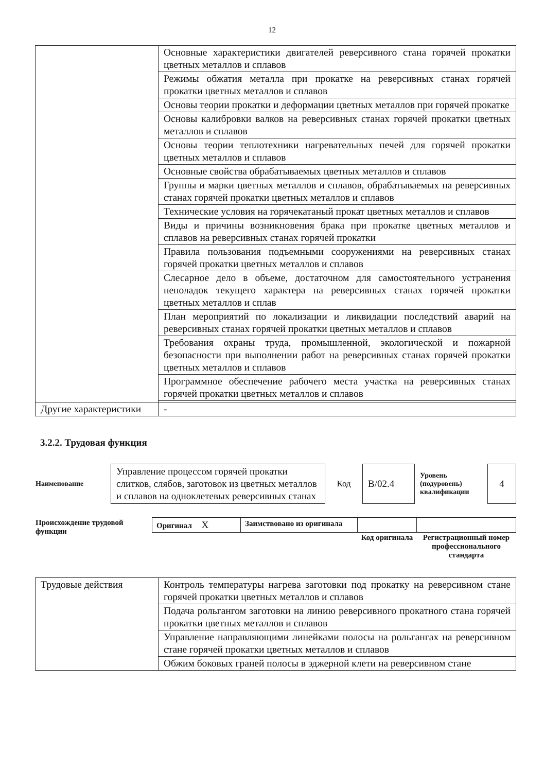12
| | Основные характеристики двигателей реверсивного стана горячей прокатки цветных металлов и сплавов |
| | Режимы обжатия металла при прокатке на реверсивных станах горячей прокатки цветных металлов и сплавов |
| | Основы теории прокатки и деформации цветных металлов при горячей прокатке |
| | Основы калибровки валков на реверсивных станах горячей прокатки цветных металлов и сплавов |
| | Основы теории теплотехники нагревательных печей для горячей прокатки цветных металлов и сплавов |
| | Основные свойства обрабатываемых цветных металлов и сплавов |
| | Группы и марки цветных металлов и сплавов, обрабатываемых на реверсивных станах горячей прокатки цветных металлов и сплавов |
| | Технические условия на горячекатаный прокат цветных металлов и сплавов |
| | Виды и причины возникновения брака при прокатке цветных металлов и сплавов на реверсивных станах горячей прокатки |
| | Правила пользования подъемными сооружениями на реверсивных станах горячей прокатки цветных металлов и сплавов |
| | Слесарное дело в объеме, достаточном для самостоятельного устранения неполадок текущего характера на реверсивных станах горячей прокатки цветных металлов и сплав |
| | План мероприятий по локализации и ликвидации последствий аварий на реверсивных станах горячей прокатки цветных металлов и сплавов |
| | Требования охраны труда, промышленной, экологической и пожарной безопасности при выполнении работ на реверсивных станах горячей прокатки цветных металлов и сплавов |
| | Программное обеспечение рабочего места участка на реверсивных станах горячей прокатки цветных металлов и сплавов |
| Другие характеристики | - |
3.2.2. Трудовая функция
| Наименование | Управление процессом горячей прокатки слитков, слябов, заготовок из цветных металлов и сплавов на одноклетевых реверсивных станах | Код | B/02.4 | Уровень (подуровень) квалификации | 4 |
| Происхождение трудовой функции | Оригинал X | Заимствовано из оригинала | | |
| | | | Код оригинала | Регистрационный номер профессионального стандарта |
| Трудовые действия | Контроль температуры нагрева заготовки под прокатку на реверсивном стане горячей прокатки цветных металлов и сплавов |
| | Подача рольгангом заготовки на линию реверсивного прокатного стана горячей прокатки цветных металлов и сплавов |
| | Управление направляющими линейками полосы на рольгангах на реверсивном стане горячей прокатки цветных металлов и сплавов |
| | Обжим боковых граней полосы в эджерной клети на реверсивном стане |